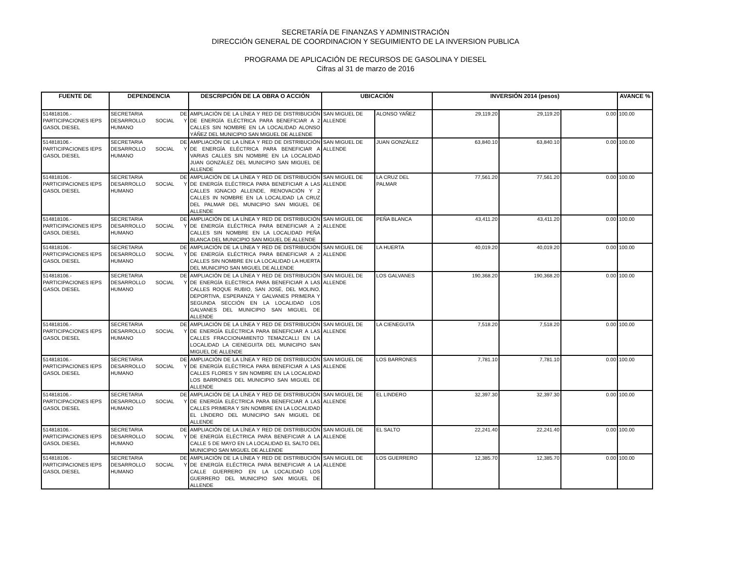SECRETARÍA DE FINANZAS Y ADMINISTRACIÓN
DIRECCIÓN GENERAL DE COORDINACION Y SEGUIMIENTO DE LA INVERSION PUBLICA
PROGRAMA DE APLICACIÓN DE RECURSOS DE GASOLINA Y DIESEL
Cifras al 31 de marzo de 2016
| FUENTE DE | DEPENDENCIA | DESCRIPCIÓN DE LA OBRA O ACCIÓN | UBICACIÓN | | INVERSIÓN 2014 (pesos) | | | AVANCE % |
| --- | --- | --- | --- | --- | --- | --- | --- | --- |
| 514818106.- PARTICIPACIONES IEPS GASOL DIESEL | SECRETARIA DE DESARROLLO SOCIAL Y HUMANO | AMPLIACIÓN DE LA LÍNEA Y RED DE DISTRIBUCIÓN DE ENERGÍA ELÉCTRICA PARA BENEFICIAR A 2 CALLES SIN NOMBRE EN LA LOCALIDAD ALONSO YÁÑEZ DEL MUNICIPIO SAN MIGUEL DE ALLENDE | SAN MIGUEL DE ALLENDE | ALONSO YAÑEZ | 29,119.20 | 29,119.20 | 0.00 | 100.00 |
| 514818106.- PARTICIPACIONES IEPS GASOL DIESEL | SECRETARIA DE DESARROLLO SOCIAL Y HUMANO | AMPLIACIÓN DE LA LÍNEA Y RED DE DISTRIBUCIÓN DE ENERGÍA ELÉCTRICA PARA BENEFICIAR A VARIAS CALLES SIN NOMBRE EN LA LOCALIDAD JUAN GONZÁLEZ DEL MUNICIPIO SAN MIGUEL DE ALLENDE | SAN MIGUEL DE ALLENDE | JUAN GONZÁLEZ | 63,840.10 | 63,840.10 | 0.00 | 100.00 |
| 514818106.- PARTICIPACIONES IEPS GASOL DIESEL | SECRETARIA DE DESARROLLO SOCIAL Y HUMANO | AMPLIACIÓN DE LA LÍNEA Y RED DE DISTRIBUCIÓN DE ENERGÍA ELÉCTRICA PARA BENEFICIAR A LAS CALLES IGNACIO ALLENDE, RENOVACIÓN Y 2 CALLES IN NOMBRE EN LA LOCALIDAD LA CRUZ DEL PALMAR DEL MUNICIPIO SAN MIGUEL DE ALLENDE | SAN MIGUEL DE ALLENDE | LA CRUZ DEL PALMAR | 77,561.20 | 77,561.20 | 0.00 | 100.00 |
| 514818106.- PARTICIPACIONES IEPS GASOL DIESEL | SECRETARIA DE DESARROLLO SOCIAL Y HUMANO | AMPLIACIÓN DE LA LÍNEA Y RED DE DISTRIBUCIÓN DE ENERGÍA ELÉCTRICA PARA BENEFICIAR A 2 CALLES SIN NOMBRE EN LA LOCALIDAD PEÑA BLANCA DEL MUNICIPIO SAN MIGUEL DE ALLENDE | SAN MIGUEL DE ALLENDE | PEÑA BLANCA | 43,411.20 | 43,411.20 | 0.00 | 100.00 |
| 514818106.- PARTICIPACIONES IEPS GASOL DIESEL | SECRETARIA DE DESARROLLO SOCIAL Y HUMANO | AMPLIACIÓN DE LA LÍNEA Y RED DE DISTRIBUCIÓN DE ENERGÍA ELÉCTRICA PARA BENEFICIAR A 2 CALLES SIN NOMBRE EN LA LOCALIDAD LA HUERTA DEL MUNICIPIO SAN MIGUEL DE ALLENDE | SAN MIGUEL DE ALLENDE | LA HUERTA | 40,019.20 | 40,019.20 | 0.00 | 100.00 |
| 514818106.- PARTICIPACIONES IEPS GASOL DIESEL | SECRETARIA DE DESARROLLO SOCIAL Y HUMANO | AMPLIACIÓN DE LA LÍNEA Y RED DE DISTRIBUCIÓN DE ENERGÍA ELÉCTRICA PARA BENEFICIAR A LAS CALLES ROQUE RUBIO, SAN JOSÉ, DEL MOLINO, DEPORTIVA, ESPERANZA Y GALVANES PRIMERA Y SEGUNDA SECCIÓN EN LA LOCALIDAD LOS GALVANES DEL MUNICIPIO SAN MIGUEL DE ALLENDE | SAN MIGUEL DE ALLENDE | LOS GALVANES | 190,368.20 | 190,368.20 | 0.00 | 100.00 |
| 514818106.- PARTICIPACIONES IEPS GASOL DIESEL | SECRETARIA DE DESARROLLO SOCIAL Y HUMANO | AMPLIACIÓN DE LA LÍNEA Y RED DE DISTRIBUCIÓN DE ENERGÍA ELÉCTRICA PARA BENEFICIAR A LAS CALLES FRACCIONAMIENTO TEMAZCALLI EN LA LOCALIDAD LA CIENEGUITA DEL MUNICIPIO SAN MIGUEL DE ALLENDE | SAN MIGUEL DE ALLENDE | LA CIENEGUITA | 7,518.20 | 7,518.20 | 0.00 | 100.00 |
| 514818106.- PARTICIPACIONES IEPS GASOL DIESEL | SECRETARIA DE DESARROLLO SOCIAL Y HUMANO | AMPLIACIÓN DE LA LÍNEA Y RED DE DISTRIBUCIÓN DE ENERGÍA ELÉCTRICA PARA BENEFICIAR A LAS CALLES FLORES Y SIN NOMBRE EN LA LOCALIDAD LOS BARRONES DEL MUNICIPIO SAN MIGUEL DE ALLENDE | SAN MIGUEL DE ALLENDE | LOS BARRONES | 7,781.10 | 7,781.10 | 0.00 | 100.00 |
| 514818106.- PARTICIPACIONES IEPS GASOL DIESEL | SECRETARIA DE DESARROLLO SOCIAL Y HUMANO | AMPLIACIÓN DE LA LÍNEA Y RED DE DISTRIBUCIÓN DE ENERGÍA ELÉCTRICA PARA BENEFICIAR A LAS CALLES PRIMERA Y SIN NOMBRE EN LA LOCALIDAD EL LÍNDERO DEL MUNICIPIO SAN MIGUEL DE ALLENDE | SAN MIGUEL DE ALLENDE | EL LINDERO | 32,397.30 | 32,397.30 | 0.00 | 100.00 |
| 514818106.- PARTICIPACIONES IEPS GASOL DIESEL | SECRETARIA DE DESARROLLO SOCIAL Y HUMANO | AMPLIACIÓN DE LA LÍNEA Y RED DE DISTRIBUCIÓN DE ENERGÍA ELÉCTRICA PARA BENEFICIAR A LA CALLE 5 DE MAYO EN LA LOCALIDAD EL SALTO DEL MUNICIPIO SAN MIGUEL DE ALLENDE | SAN MIGUEL DE ALLENDE | EL SALTO | 22,241.40 | 22,241.40 | 0.00 | 100.00 |
| 514818106.- PARTICIPACIONES IEPS GASOL DIESEL | SECRETARIA DE DESARROLLO SOCIAL Y HUMANO | AMPLIACIÓN DE LA LÍNEA Y RED DE DISTRIBUCIÓN DE ENERGÍA ELÉCTRICA PARA BENEFICIAR A LA CALLE GUERRERO EN LA LOCALIDAD LOS GUERRERO DEL MUNICIPIO SAN MIGUEL DE ALLENDE | SAN MIGUEL DE ALLENDE | LOS GUERRERO | 12,385.70 | 12,385.70 | 0.00 | 100.00 |